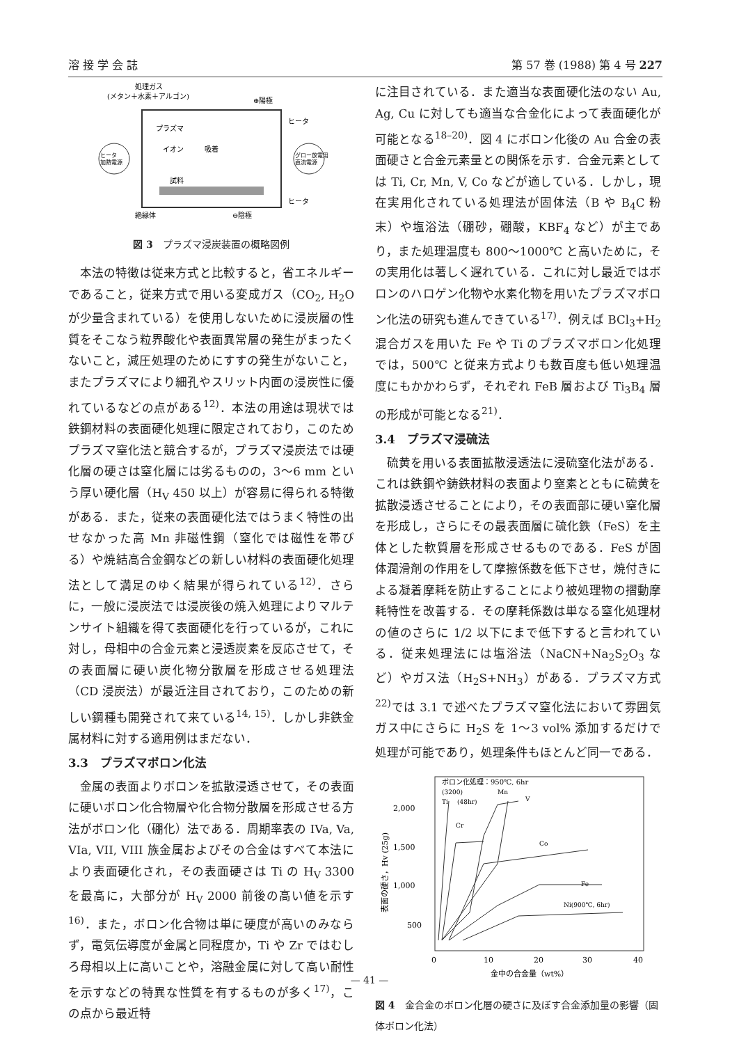溶 接 学 会 誌 第 57 巻 (1988) 第 4 号 227
処理ガス
(メタン＋水素＋アルゴン)
⊕陽極
ヒータ
プラズマ
イオン
吸着
試料
ヒータ
加熱電源
グロー放電用
直流電源
ヒータ
絶縁体
⊖陰極
図 3　プラズマ浸炭装置の概略図例
本法の特徴は従来方式と比較すると，省エネルギーであること，従来方式で用いる変成ガス（CO<sub>2</sub>, H<sub>2</sub>O が少量含まれている）を使用しないために浸炭層の性質をそこなう粒界酸化や表面異常層の発生がまったくないこと，減圧処理のためにすすの発生がないこと，またプラズマにより細孔やスリット内面の浸炭性に優れているなどの点がある<sup>12)</sup>．本法の用途は現状では鉄鋼材料の表面硬化処理に限定されており，このためプラズマ窒化法と競合するが，プラズマ浸炭法では硬化層の硬さは窒化層には劣るものの，3～6 mm という厚い硬化層（H<sub>V</sub> 450 以上）が容易に得られる特徴がある．また，従来の表面硬化法ではうまく特性の出せなかった高 Mn 非磁性鋼（窒化では磁性を帯びる）や焼結高合金鋼などの新しい材料の表面硬化処理法として満足のゆく結果が得られている<sup>12)</sup>．さらに，一般に浸炭法では浸炭後の焼入処理によりマルテンサイト組織を得て表面硬化を行っているが，これに対し，母相中の合金元素と浸透炭素を反応させて，その表面層に硬い炭化物分散層を形成させる処理法（CD 浸炭法）が最近注目されており，このための新しい鋼種も開発されて来ている<sup>14, 15)</sup>．しかし非鉄金属材料に対する適用例はまだない．
3.3　プラズマボロン化法
金属の表面よりボロンを拡散浸透させて，その表面に硬いボロン化合物層や化合物分散層を形成させる方法がボロン化（硼化）法である．周期率表の IVa, Va, VIa, VII, VIII 族金属およびその合金はすべて本法により表面硬化され，その表面硬さは Ti の H<sub>V</sub> 3300 を最高に，大部分が H<sub>V</sub> 2000 前後の高い値を示す<sup>16)</sup>．また，ボロン化合物は単に硬度が高いのみならず，電気伝導度が金属と同程度か，Ti や Zr ではむしろ母相以上に高いことや，溶融金属に対して高い耐性を示すなどの特異な性質を有するものが多く<sup>17)</sup>，この点から最近特
に注目されている．また適当な表面硬化法のない Au, Ag, Cu に対しても適当な合金化によって表面硬化が可能となる<sup>18–20)</sup>．図 4 にボロン化後の Au 合金の表面硬さと合金元素量との関係を示す．合金元素としては Ti, Cr, Mn, V, Co などが適している．しかし，現在実用化されている処理法が固体法（B や B<sub>4</sub>C 粉末）や塩浴法（硼砂，硼酸，KBF<sub>4</sub> など）が主であり，また処理温度も 800～1000℃ と高いために，その実用化は著しく遅れている．これに対し最近ではボロンのハロゲン化物や水素化物を用いたプラズマボロン化法の研究も進んできている<sup>17)</sup>．例えば BCl<sub>3</sub>+H<sub>2</sub> 混合ガスを用いた Fe や Ti のプラズマボロン化処理では，500℃ と従来方式よりも数百度も低い処理温度にもかかわらず，それぞれ FeB 層および Ti<sub>3</sub>B<sub>4</sub> 層の形成が可能となる<sup>21)</sup>．
3.4　プラズマ浸硫法
硫黄を用いる表面拡散浸透法に浸硫窒化法がある．これは鉄鋼や鋳鉄材料の表面より窒素とともに硫黄を拡散浸透させることにより，その表面部に硬い窒化層を形成し，さらにその最表面層に硫化鉄（FeS）を主体とした軟質層を形成させるものである．FeS が固体潤滑剤の作用をして摩擦係数を低下させ，焼付きによる凝着摩耗を防止することにより被処理物の摺動摩耗特性を改善する．その摩耗係数は単なる窒化処理材の値のさらに 1/2 以下にまで低下すると言われている．従来処理法には塩浴法（NaCN+Na<sub>2</sub>S<sub>2</sub>O<sub>3</sub> など）やガス法（H<sub>2</sub>S+NH<sub>3</sub>）がある．プラズマ方式<sup>22)</sup>では 3.1 で述べたプラズマ窒化法において雰囲気ガス中にさらに H<sub>2</sub>S を 1～3 vol% 添加するだけで処理が可能であり，処理条件もほとんど同一である．
ボロン化処理：950℃, 6hr
2,000
1,500
1,000
500
0
10
20
30
40
(3200)
Ti
(48hr)
Mn
V
Cr
Co
Fe
Ni(900℃, 6hr)
金中の合金量（wt%）
表面の硬さ，Hv (25g)
図 4　金合金のボロン化層の硬さに及ぼす合金添加量の影響（固体ボロン化法）
— 41 —